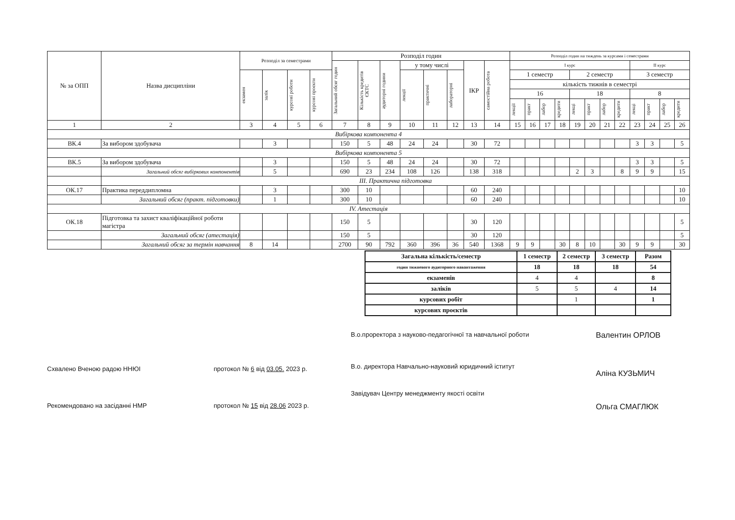| № за ОПП | Назва дисципліни | Розподіл за семестрами | | | | Розподіл годин | | | | | | | | Розподіл годин на тиждень за курсами і семестрами | | | | | | | | | | | |
| --- | --- | --- | --- | --- | --- | --- | --- | --- | --- | --- | --- | --- | --- | --- | --- | --- | --- | --- | --- | --- | --- | --- | --- | --- | --- |
| | | | | | | Загальний обсяг годин | Кількість кредитів ЄКТС | аудиторні години | у тому числі | | | ІКР | самостійна робота | І курс | | | | | | | | ІІ курс | | | |
| | | екзамен | залік | курсові роботи | курсові проєкти | | | | лекції | практичні | лабораторні | | | 1 семестр | | | | 2 семестр | | | | 3 семестр | | | |
| | | | | | | | | | | | | | | кількість тижнів в семестрі | | | | | | | | | | | |
| | | | | | | | | | | | | | | 16 | | | | 18 | | | | 8 | | | |
| | | | | | | | | | | | | | | лекції | практ | лабор | кредити | лекці | практ | лабор | кредити | лекці | практ | лабор | кредити |
| 1 | 2 | 3 | 4 | 5 | 6 | 7 | 8 | 9 | 10 | 11 | 12 | 13 | 14 | 15 | 16 | 17 | 18 | 19 | 20 | 21 | 22 | 23 | 24 | 25 | 26 |
| Вибіркова компонента 4 | | | | | | | | | | | | | | | | | | | | | | | | | |
| ВК.4 | За вибором здобувача | | 3 | | | 150 | 5 | 48 | 24 | 24 | | 30 | 72 | | | | | | | | | 3 | 3 | | 5 |
| Вибіркова компонента 5 | | | | | | | | | | | | | | | | | | | | | | | | | |
| ВК.5 | За вибором здобувача | | 3 | | | 150 | 5 | 48 | 24 | 24 | | 30 | 72 | | | | | | | | | 3 | 3 | | 5 |
| | Загальний обсяг вибіркових компонентів | | 5 | | | 690 | 23 | 234 | 108 | 126 | | 138 | 318 | | | | | 2 | 3 | | 8 | 9 | 9 | | 15 |
| | ІІІ. Практична підготовка | | | | | | | | | | | | | | | | | | | | | | | | |
| ОК.17 | Практика переддипломна | | 3 | | | 300 | 10 | | | | | 60 | 240 | | | | | | | | | | | | 10 |
| | Загальний обсяг (практ. підготовки) | | 1 | | | 300 | 10 | | | | | 60 | 240 | | | | | | | | | | | | 10 |
| ІV. Атестація | | | | | | | | | | | | | | | | | | | | | | | | | |
| ОК.18 | Підготовка та захист кваліфікаційної роботи магістра | | | | | 150 | 5 | | | | | 30 | 120 | | | | | | | | | | | | 5 |
| | Загальний обсяг (атестація) | | | | | 150 | 5 | | | | | 30 | 120 | | | | | | | | | | | | 5 |
| | Загальний обсяг за термін навчання | 8 | 14 | | | 2700 | 90 | 792 | 360 | 396 | 36 | 540 | 1368 | 9 | 9 | | 30 | 8 | 10 | | 30 | 9 | 9 | | 30 |
| Загальна кількість/семестр | 1 семестр | 2 семестр | 3 семестр | Разом |
| годин тижневого аудиторного навантаження | 18 | 18 | 18 | 54 |
| екзаменів | 4 | 4 | | 8 |
| заліків | 5 | 5 | 4 | 14 |
| курсових робіт | | 1 | | 1 |
| курсових проєктів | | | | |
Схвалено Вченою радою ННЮІ
Рекомендовано на засіданні НМР
протокол № 6 від 03.05. 2023 р.
протокол № 15 від 28.06 2023 р.
В.о.проректора з науково-педагогічної та навчальної роботи
В.о. директора Навчально-науковий юридичний іститут
Завідувач Центру менеджменту якості освіти
Валентин ОРЛОВ
Аліна КУЗЬМИЧ
Ольга СМАГЛЮК